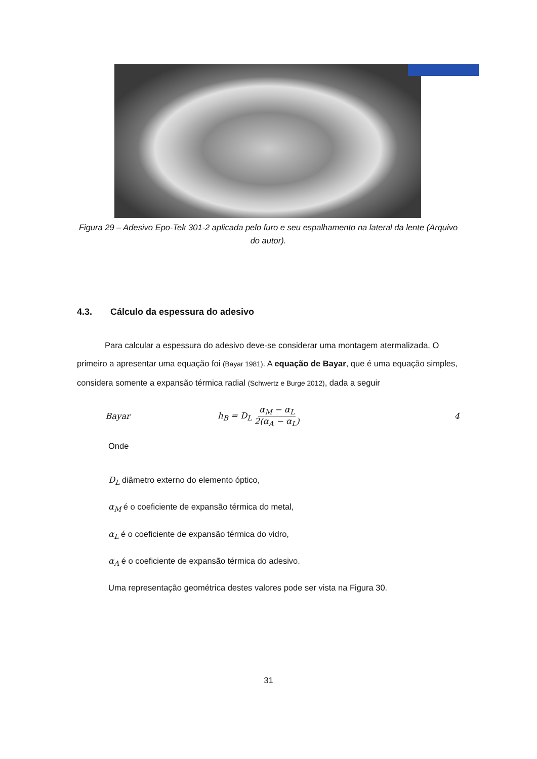Figura 29 – Adesivo Epo-Tek 301-2 aplicada pelo furo e seu espalhamento na lateral da lente (Arquivo do autor).
4.3. Cálculo da espessura do adesivo
Para calcular a espessura do adesivo deve-se considerar uma montagem atermalizada. O primeiro a apresentar uma equação foi (Bayar 1981). A equação de Bayar, que é uma equação simples, considera somente a expansão térmica radial (Schwertz e Burge 2012), dada a seguir
Bayar h<sub>B</sub> = D<sub>L</sub> α<sub>M</sub> − α<sub>L</sub> 2(α<sub>A</sub> − α<sub>L</sub>) 4
Onde
D<sub>L</sub> diâmetro externo do elemento óptico,
α<sub>M</sub> é o coeficiente de expansão térmica do metal,
α<sub>L</sub> é o coeficiente de expansão térmica do vidro,
α<sub>A</sub> é o coeficiente de expansão térmica do adesivo.
Uma representação geométrica destes valores pode ser vista na Figura 30.
31